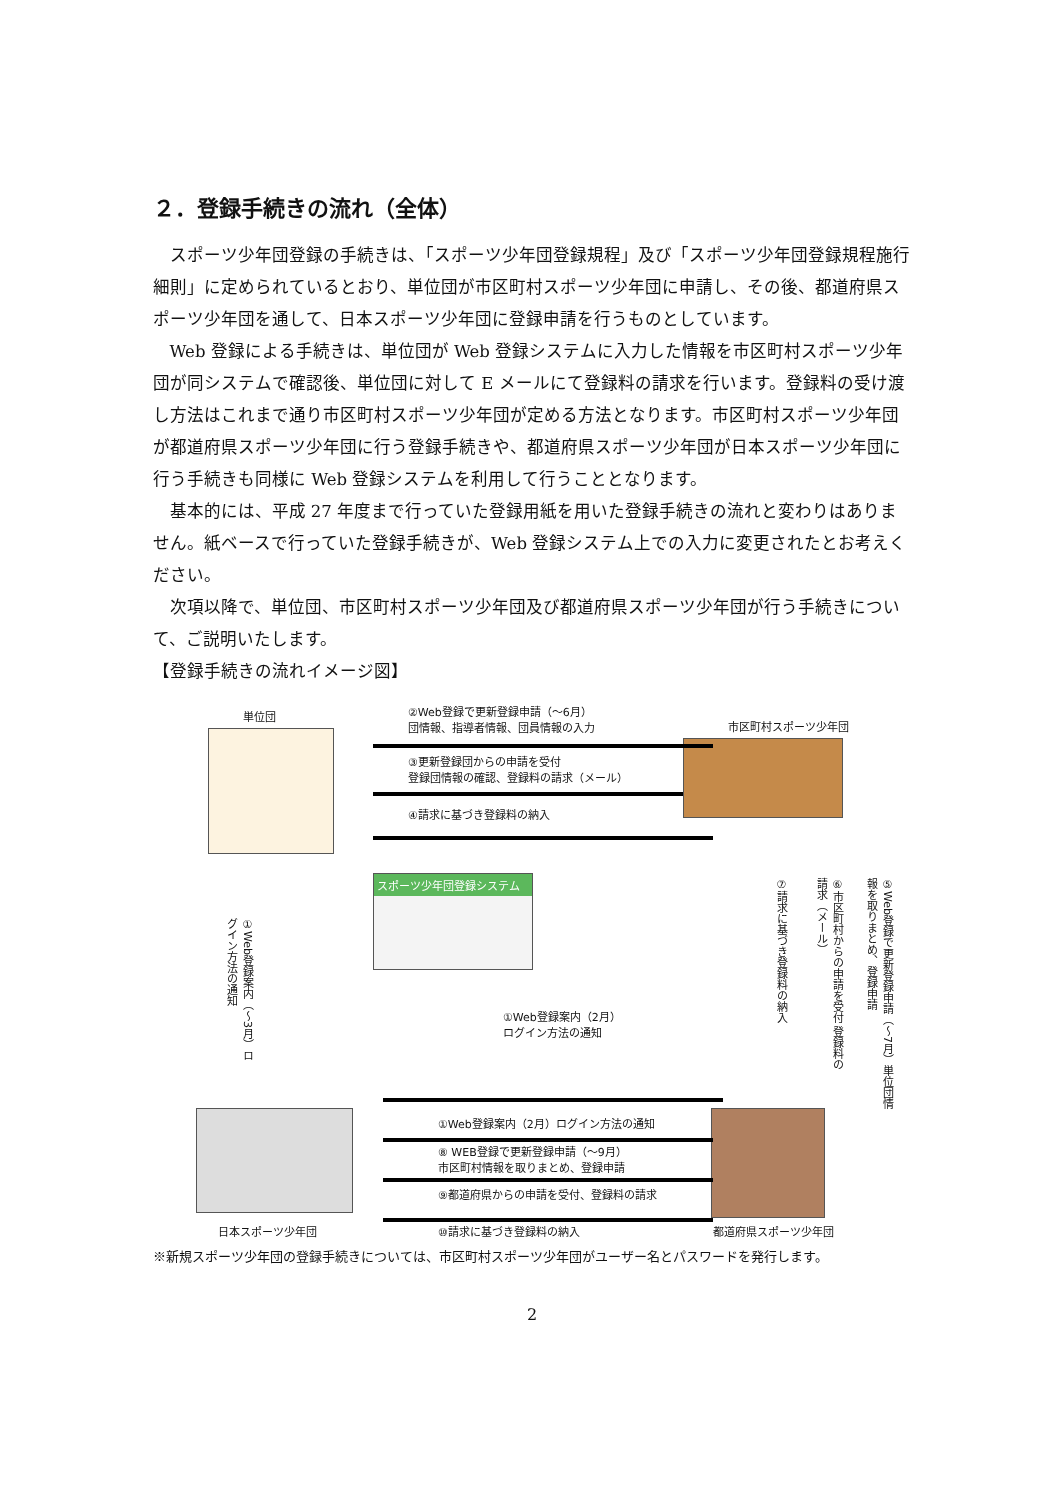２．登録手続きの流れ（全体）
スポーツ少年団登録の手続きは、「スポーツ少年団登録規程」及び「スポーツ少年団登録規程施行細則」に定められているとおり、単位団が市区町村スポーツ少年団に申請し、その後、都道府県スポーツ少年団を通して、日本スポーツ少年団に登録申請を行うものとしています。
Web 登録による手続きは、単位団が Web 登録システムに入力した情報を市区町村スポーツ少年団が同システムで確認後、単位団に対して E メールにて登録料の請求を行います。登録料の受け渡し方法はこれまで通り市区町村スポーツ少年団が定める方法となります。市区町村スポーツ少年団が都道府県スポーツ少年団に行う登録手続きや、都道府県スポーツ少年団が日本スポーツ少年団に行う手続きも同様に Web 登録システムを利用して行うこととなります。
基本的には、平成 27 年度まで行っていた登録用紙を用いた登録手続きの流れと変わりはありません。紙ベースで行っていた登録手続きが、Web 登録システム上での入力に変更されたとお考えください。
次項以降で、単位団、市区町村スポーツ少年団及び都道府県スポーツ少年団が行う手続きについて、ご説明いたします。
【登録手続きの流れイメージ図】
単位団
②Web登録で更新登録申請（～6月）
団情報、指導者情報、団員情報の入力
市区町村スポーツ少年団
③更新登録団からの申請を受付
登録団情報の確認、登録料の請求（メール）
④請求に基づき登録料の納入
スポーツ少年団登録システム
①Web登録案内（～3月）ログイン方法の通知
①Web登録案内（2月）
ログイン方法の通知
⑦請求に基づき登録料の納入
⑥市区町村からの申請を受付 登録料の請求（メール）
⑤Web登録で更新登録申請（～7月）単位団情報を取りまとめ、登録申請
①Web登録案内（2月）ログイン方法の通知
⑧ WEB登録で更新登録申請（～9月）
市区町村情報を取りまとめ、登録申請
⑨都道府県からの申請を受付、登録料の請求
日本スポーツ少年団 ⑩請求に基づき登録料の納入 都道府県スポーツ少年団
※新規スポーツ少年団の登録手続きについては、市区町村スポーツ少年団がユーザー名とパスワードを発行します。
2